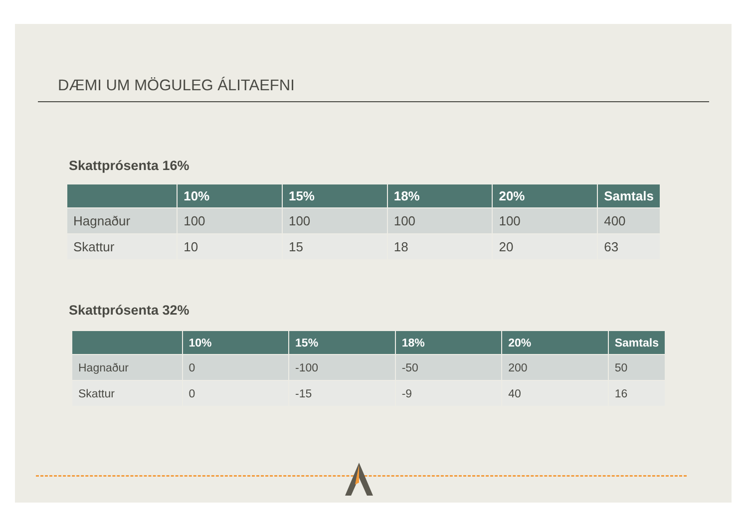DÆMI UM MÖGULEG ÁLITAEFNI
Skattprósenta 16%
| | 10% | 15% | 18% | 20% | Samtals |
| --- | --- | --- | --- | --- | --- |
| Hagnaður | 100 | 100 | 100 | 100 | 400 |
| Skattur | 10 | 15 | 18 | 20 | 63 |
Skattprósenta 32%
| | 10% | 15% | 18% | 20% | Samtals |
| --- | --- | --- | --- | --- | --- |
| Hagnaður | 0 | -100 | -50 | 200 | 50 |
| Skattur | 0 | -15 | -9 | 40 | 16 |